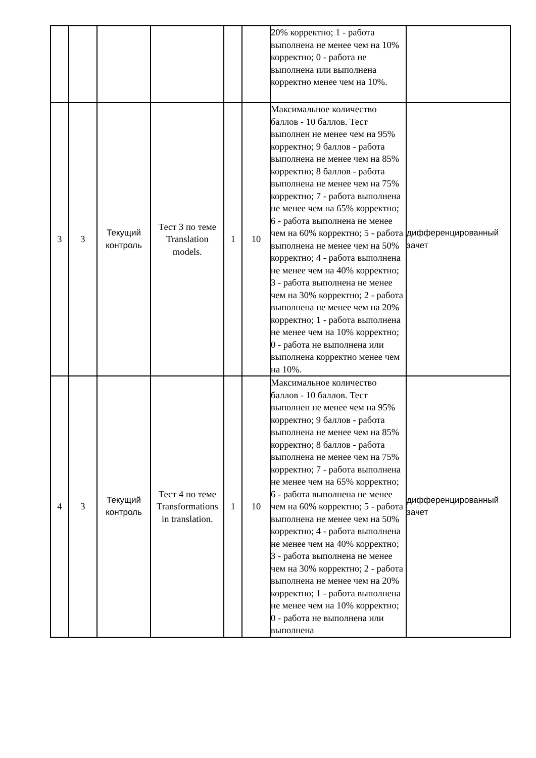| | | | | | | 20% корректно; 1 - работа выполнена не менее чем на 10% корректно; 0 - работа не выполнена или выполнена корректно менее чем на 10%. | |
| 3 | 3 | Текущий контроль | Тест 3 по теме Translation models. | 1 | 10 | Максимальное количество баллов - 10 баллов. Тест выполнен не менее чем на 95% корректно; 9 баллов - работа выполнена не менее чем на 85% корректно; 8 баллов - работа выполнена не менее чем на 75% корректно; 7 - работа выполнена не менее чем на 65% корректно; 6 - работа выполнена не менее чем на 60% корректно; 5 - работа выполнена не менее чем на 50% корректно; 4 - работа выполнена не менее чем на 40% корректно; 3 - работа выполнена не менее чем на 30% корректно; 2 - работа выполнена не менее чем на 20% корректно; 1 - работа выполнена не менее чем на 10% корректно; 0 - работа не выполнена или выполнена корректно менее чем на 10%. | дифференцированный зачет |
| 4 | 3 | Текущий контроль | Тест 4 по теме Transformations in translation. | 1 | 10 | Максимальное количество баллов - 10 баллов. Тест выполнен не менее чем на 95% корректно; 9 баллов - работа выполнена не менее чем на 85% корректно; 8 баллов - работа выполнена не менее чем на 75% корректно; 7 - работа выполнена не менее чем на 65% корректно; 6 - работа выполнена не менее чем на 60% корректно; 5 - работа выполнена не менее чем на 50% корректно; 4 - работа выполнена не менее чем на 40% корректно; 3 - работа выполнена не менее чем на 30% корректно; 2 - работа выполнена не менее чем на 20% корректно; 1 - работа выполнена не менее чем на 10% корректно; 0 - работа не выполнена или выполнена | дифференцированный зачет |